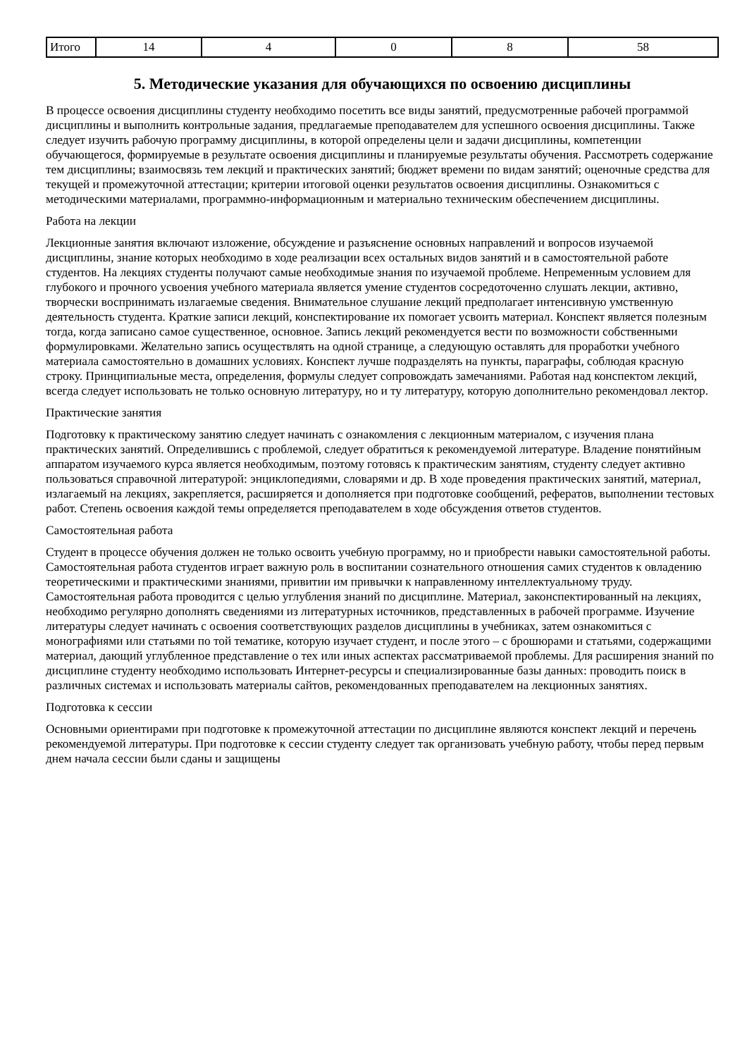| Итого | 14 | 4 | 0 | 8 | 58 |
5. Методические указания для обучающихся по освоению дисциплины
В процессе освоения дисциплины студенту необходимо посетить все виды занятий, предусмотренные рабочей программой дисциплины и выполнить контрольные задания, предлагаемые преподавателем для успешного освоения дисциплины. Также следует изучить рабочую программу дисциплины, в которой определены цели и задачи дисциплины, компетенции обучающегося, формируемые в результате освоения дисциплины и планируемые результаты обучения. Рассмотреть содержание тем дисциплины; взаимосвязь тем лекций и практических занятий; бюджет времени по видам занятий; оценочные средства для текущей и промежуточной аттестации; критерии итоговой оценки результатов освоения дисциплины. Ознакомиться с методическими материалами, программно-информационным и материально техническим обеспечением дисциплины.
Работа на лекции
Лекционные занятия включают изложение, обсуждение и разъяснение основных направлений и вопросов изучаемой дисциплины, знание которых необходимо в ходе реализации всех остальных видов занятий и в самостоятельной работе студентов. На лекциях студенты получают самые необходимые знания по изучаемой проблеме. Непременным условием для глубокого и прочного усвоения учебного материала является умение студентов сосредоточенно слушать лекции, активно, творчески воспринимать излагаемые сведения. Внимательное слушание лекций предполагает интенсивную умственную деятельность студента. Краткие записи лекций, конспектирование их помогает усвоить материал. Конспект является полезным тогда, когда записано самое существенное, основное. Запись лекций рекомендуется вести по возможности собственными формулировками. Желательно запись осуществлять на одной странице, а следующую оставлять для проработки учебного материала самостоятельно в домашних условиях. Конспект лучше подразделять на пункты, параграфы, соблюдая красную строку. Принципиальные места, определения, формулы следует сопровождать замечаниями. Работая над конспектом лекций, всегда следует использовать не только основную литературу, но и ту литературу, которую дополнительно рекомендовал лектор.
Практические занятия
Подготовку к практическому занятию следует начинать с ознакомления с лекционным материалом, с изучения плана практических занятий. Определившись с проблемой, следует обратиться к рекомендуемой литературе. Владение понятийным аппаратом изучаемого курса является необходимым, поэтому готовясь к практическим занятиям, студенту следует активно пользоваться справочной литературой: энциклопедиями, словарями и др. В ходе проведения практических занятий, материал, излагаемый на лекциях, закрепляется, расширяется и дополняется при подготовке сообщений, рефератов, выполнении тестовых работ. Степень освоения каждой темы определяется преподавателем в ходе обсуждения ответов студентов.
Самостоятельная работа
Студент в процессе обучения должен не только освоить учебную программу, но и приобрести навыки самостоятельной работы. Самостоятельная работа студентов играет важную роль в воспитании сознательного отношения самих студентов к овладению теоретическими и практическими знаниями, привитии им привычки к направленному интеллектуальному труду. Самостоятельная работа проводится с целью углубления знаний по дисциплине. Материал, законспектированный на лекциях, необходимо регулярно дополнять сведениями из литературных источников, представленных в рабочей программе. Изучение литературы следует начинать с освоения соответствующих разделов дисциплины в учебниках, затем ознакомиться с монографиями или статьями по той тематике, которую изучает студент, и после этого – с брошюрами и статьями, содержащими материал, дающий углубленное представление о тех или иных аспектах рассматриваемой проблемы. Для расширения знаний по дисциплине студенту необходимо использовать Интернет-ресурсы и специализированные базы данных: проводить поиск в различных системах и использовать материалы сайтов, рекомендованных преподавателем на лекционных занятиях.
Подготовка к сессии
Основными ориентирами при подготовке к промежуточной аттестации по дисциплине являются конспект лекций и перечень рекомендуемой литературы. При подготовке к сессии студенту следует так организовать учебную работу, чтобы перед первым днем начала сессии были сданы и защищены